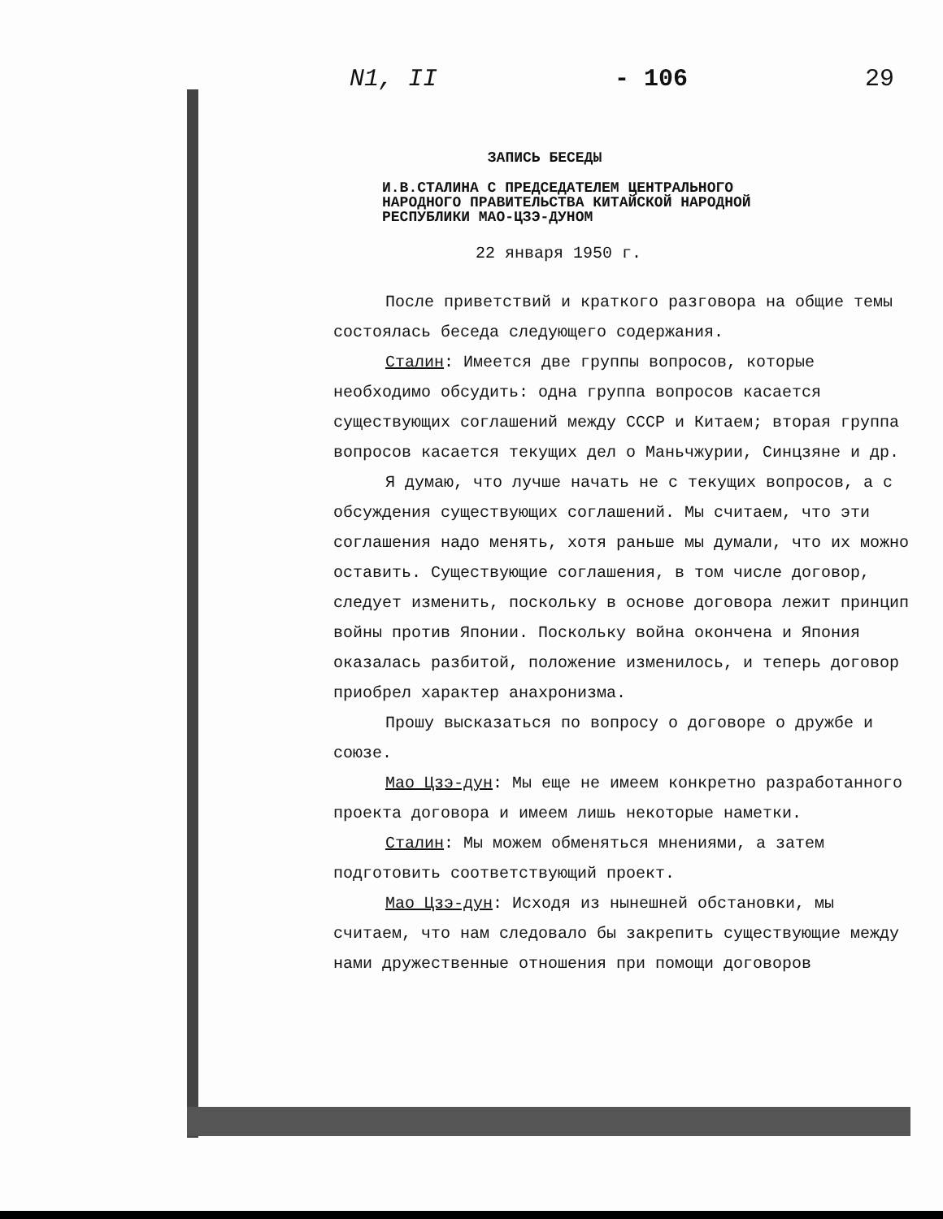N1, II - 106 29
ЗАПИСЬ БЕСЕДЫ
И.В.СТАЛИНА С ПРЕДСЕДАТЕЛЕМ ЦЕНТРАЛЬНОГО НАРОДНОГО ПРАВИТЕЛЬСТВА КИТАЙСКОЙ НАРОДНОЙ РЕСПУБЛИКИ МАО-ЦЗЭ-ДУНОМ
22 января 1950 г.
После приветствий и краткого разговора на общие темы состоялась беседа следующего содержания.
Сталин: Имеется две группы вопросов, которые необходимо обсудить: одна группа вопросов касается существующих соглашений между СССР и Китаем; вторая группа вопросов касается текущих дел о Маньчжурии, Синцзяне и др.
Я думаю, что лучше начать не с текущих вопросов, а с обсуждения существующих соглашений. Мы считаем, что эти соглашения надо менять, хотя раньше мы думали, что их можно оставить. Существующие соглашения, в том числе договор, следует изменить, поскольку в основе договора лежит принцип войны против Японии. Поскольку война окончена и Япония оказалась разбитой, положение изменилось, и теперь договор приобрел характер анахронизма.
Прошу высказаться по вопросу о договоре о дружбе и союзе.
Мао Цзэ-дун: Мы еще не имеем конкретно разработанного проекта договора и имеем лишь некоторые наметки.
Сталин: Мы можем обменяться мнениями, а затем подготовить соответствующий проект.
Мао Цзэ-дун: Исходя из нынешней обстановки, мы считаем, что нам следовало бы закрепить существующие между нами дружественные отношения при помощи договоров